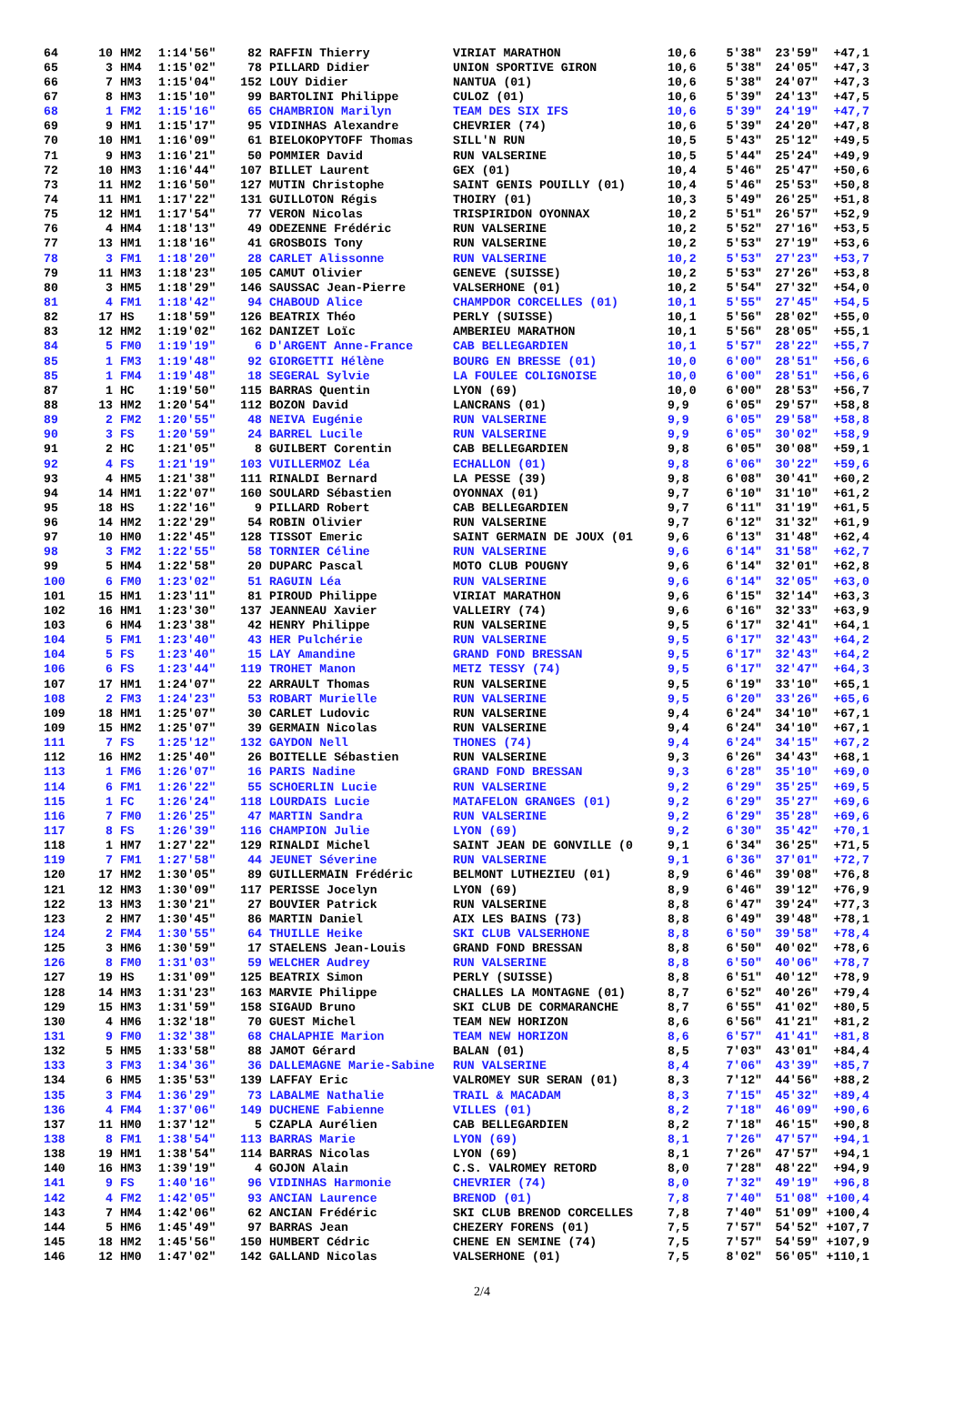| 64 | 10 | HM2 | 1:14'56" | 82 | RAFFIN Thierry | VIRIAT MARATHON | 10,6 | 5'38" | 23'59" | +47,1 |
| 65 | 3 | HM4 | 1:15'02" | 78 | PILLARD Didier | UNION SPORTIVE GIRON | 10,6 | 5'38" | 24'05" | +47,3 |
| 66 | 7 | HM3 | 1:15'04" | 152 | LOUY Didier | NANTUA (01) | 10,6 | 5'38" | 24'07" | +47,3 |
| 67 | 8 | HM3 | 1:15'10" | 99 | BARTOLINI Philippe | CULOZ (01) | 10,6 | 5'39" | 24'13" | +47,5 |
| 68 | 1 | FM2 | 1:15'16" | 65 | CHAMBRION Marilyn | TEAM DES SIX IFS | 10,6 | 5'39" | 24'19" | +47,7 |
| 69 | 9 | HM1 | 1:15'17" | 95 | VIDINHAS Alexandre | CHEVRIER (74) | 10,6 | 5'39" | 24'20" | +47,8 |
| 70 | 10 | HM1 | 1:16'09" | 61 | BIELOKOPYTOFF Thomas | SILL'N RUN | 10,5 | 5'43" | 25'12" | +49,5 |
| 71 | 9 | HM3 | 1:16'21" | 50 | POMMIER David | RUN VALSERINE | 10,5 | 5'44" | 25'24" | +49,9 |
| 72 | 10 | HM3 | 1:16'44" | 107 | BILLET Laurent | GEX (01) | 10,4 | 5'46" | 25'47" | +50,6 |
| 73 | 11 | HM2 | 1:16'50" | 127 | MUTIN Christophe | SAINT GENIS POUILLY (01) | 10,4 | 5'46" | 25'53" | +50,8 |
| 74 | 11 | HM1 | 1:17'22" | 131 | GUILLOTON Régis | THOIRY (01) | 10,3 | 5'49" | 26'25" | +51,8 |
| 75 | 12 | HM1 | 1:17'54" | 77 | VERON Nicolas | TRISPIRIDON OYONNAX | 10,2 | 5'51" | 26'57" | +52,9 |
| 76 | 4 | HM4 | 1:18'13" | 49 | ODEZENNE Frédéric | RUN VALSERINE | 10,2 | 5'52" | 27'16" | +53,5 |
| 77 | 13 | HM1 | 1:18'16" | 41 | GROSBOIS Tony | RUN VALSERINE | 10,2 | 5'53" | 27'19" | +53,6 |
| 78 | 3 | FM1 | 1:18'20" | 28 | CARLET Alissonne | RUN VALSERINE | 10,2 | 5'53" | 27'23" | +53,7 |
| 79 | 11 | HM3 | 1:18'23" | 105 | CAMUT Olivier | GENEVE (SUISSE) | 10,2 | 5'53" | 27'26" | +53,8 |
| 80 | 3 | HM5 | 1:18'29" | 146 | SAUSSAC Jean-Pierre | VALSERHONE (01) | 10,2 | 5'54" | 27'32" | +54,0 |
| 81 | 4 | FM1 | 1:18'42" | 94 | CHABOUD Alice | CHAMPDOR CORCELLES (01) | 10,1 | 5'55" | 27'45" | +54,5 |
| 82 | 17 | HS | 1:18'59" | 126 | BEATRIX Théo | PERLY (SUISSE) | 10,1 | 5'56" | 28'02" | +55,0 |
| 83 | 12 | HM2 | 1:19'02" | 162 | DANIZET Loïc | AMBERIEU MARATHON | 10,1 | 5'56" | 28'05" | +55,1 |
| 84 | 5 | FM0 | 1:19'19" | 6 | D'ARGENT Anne-France | CAB BELLEGARDIEN | 10,1 | 5'57" | 28'22" | +55,7 |
| 85 | 1 | FM3 | 1:19'48" | 92 | GIORGETTI Hélène | BOURG EN BRESSE (01) | 10,0 | 6'00" | 28'51" | +56,6 |
| 85 | 1 | FM4 | 1:19'48" | 18 | SEGERAL Sylvie | LA FOULEE COLIGNOISE | 10,0 | 6'00" | 28'51" | +56,6 |
| 87 | 1 | HC | 1:19'50" | 115 | BARRAS Quentin | LYON (69) | 10,0 | 6'00" | 28'53" | +56,7 |
| 88 | 13 | HM2 | 1:20'54" | 112 | BOZON David | LANCRANS (01) | 9,9 | 6'05" | 29'57" | +58,8 |
| 89 | 2 | FM2 | 1:20'55" | 48 | NEIVA Eugénie | RUN VALSERINE | 9,9 | 6'05" | 29'58" | +58,8 |
| 90 | 3 | FS | 1:20'59" | 24 | BARREL Lucile | RUN VALSERINE | 9,9 | 6'05" | 30'02" | +58,9 |
| 91 | 2 | HC | 1:21'05" | 8 | GUILBERT Corentin | CAB BELLEGARDIEN | 9,8 | 6'05" | 30'08" | +59,1 |
| 92 | 4 | FS | 1:21'19" | 103 | VUILLERMOZ Léa | ECHALLON (01) | 9,8 | 6'06" | 30'22" | +59,6 |
| 93 | 4 | HM5 | 1:21'38" | 111 | RINALDI Bernard | LA PESSE (39) | 9,8 | 6'08" | 30'41" | +60,2 |
| 94 | 14 | HM1 | 1:22'07" | 160 | SOULARD Sébastien | OYONNAX (01) | 9,7 | 6'10" | 31'10" | +61,2 |
| 95 | 18 | HS | 1:22'16" | 9 | PILLARD Robert | CAB BELLEGARDIEN | 9,7 | 6'11" | 31'19" | +61,5 |
| 96 | 14 | HM2 | 1:22'29" | 54 | ROBIN Olivier | RUN VALSERINE | 9,7 | 6'12" | 31'32" | +61,9 |
| 97 | 10 | HM0 | 1:22'45" | 128 | TISSOT Emeric | SAINT GERMAIN DE JOUX (01 | 9,6 | 6'13" | 31'48" | +62,4 |
| 98 | 3 | FM2 | 1:22'55" | 58 | TORNIER Céline | RUN VALSERINE | 9,6 | 6'14" | 31'58" | +62,7 |
| 99 | 5 | HM4 | 1:22'58" | 20 | DUPARC Pascal | MOTO CLUB POUGNY | 9,6 | 6'14" | 32'01" | +62,8 |
| 100 | 6 | FM0 | 1:23'02" | 51 | RAGUIN Léa | RUN VALSERINE | 9,6 | 6'14" | 32'05" | +63,0 |
| 101 | 15 | HM1 | 1:23'11" | 81 | PIROUD Philippe | VIRIAT MARATHON | 9,6 | 6'15" | 32'14" | +63,3 |
| 102 | 16 | HM1 | 1:23'30" | 137 | JEANNEAU Xavier | VALLEIRY (74) | 9,6 | 6'16" | 32'33" | +63,9 |
| 103 | 6 | HM4 | 1:23'38" | 42 | HENRY Philippe | RUN VALSERINE | 9,5 | 6'17" | 32'41" | +64,1 |
| 104 | 5 | FM1 | 1:23'40" | 43 | HER Pulchérie | RUN VALSERINE | 9,5 | 6'17" | 32'43" | +64,2 |
| 104 | 5 | FS | 1:23'40" | 15 | LAY Amandine | GRAND FOND BRESSAN | 9,5 | 6'17" | 32'43" | +64,2 |
| 106 | 6 | FS | 1:23'44" | 119 | TROHET Manon | METZ TESSY (74) | 9,5 | 6'17" | 32'47" | +64,3 |
| 107 | 17 | HM1 | 1:24'07" | 22 | ARRAULT Thomas | RUN VALSERINE | 9,5 | 6'19" | 33'10" | +65,1 |
| 108 | 2 | FM3 | 1:24'23" | 53 | ROBART Murielle | RUN VALSERINE | 9,5 | 6'20" | 33'26" | +65,6 |
| 109 | 18 | HM1 | 1:25'07" | 30 | CARLET Ludovic | RUN VALSERINE | 9,4 | 6'24" | 34'10" | +67,1 |
| 109 | 15 | HM2 | 1:25'07" | 39 | GERMAIN Nicolas | RUN VALSERINE | 9,4 | 6'24" | 34'10" | +67,1 |
| 111 | 7 | FS | 1:25'12" | 132 | GAYDON Nell | THONES (74) | 9,4 | 6'24" | 34'15" | +67,2 |
| 112 | 16 | HM2 | 1:25'40" | 26 | BOITELLE Sébastien | RUN VALSERINE | 9,3 | 6'26" | 34'43" | +68,1 |
| 113 | 1 | FM6 | 1:26'07" | 16 | PARIS Nadine | GRAND FOND BRESSAN | 9,3 | 6'28" | 35'10" | +69,0 |
| 114 | 6 | FM1 | 1:26'22" | 55 | SCHOERLIN Lucie | RUN VALSERINE | 9,2 | 6'29" | 35'25" | +69,5 |
| 115 | 1 | FC | 1:26'24" | 118 | LOURDAIS Lucie | MATAFELON GRANGES (01) | 9,2 | 6'29" | 35'27" | +69,6 |
| 116 | 7 | FM0 | 1:26'25" | 47 | MARTIN Sandra | RUN VALSERINE | 9,2 | 6'29" | 35'28" | +69,6 |
| 117 | 8 | FS | 1:26'39" | 116 | CHAMPION Julie | LYON (69) | 9,2 | 6'30" | 35'42" | +70,1 |
| 118 | 1 | HM7 | 1:27'22" | 129 | RINALDI Michel | SAINT JEAN DE GONVILLE (0 | 9,1 | 6'34" | 36'25" | +71,5 |
| 119 | 7 | FM1 | 1:27'58" | 44 | JEUNET Séverine | RUN VALSERINE | 9,1 | 6'36" | 37'01" | +72,7 |
| 120 | 17 | HM2 | 1:30'05" | 89 | GUILLERMAIN Frédéric | BELMONT LUTHEZIEU (01) | 8,9 | 6'46" | 39'08" | +76,8 |
| 121 | 12 | HM3 | 1:30'09" | 117 | PERISSE Jocelyn | LYON (69) | 8,9 | 6'46" | 39'12" | +76,9 |
| 122 | 13 | HM3 | 1:30'21" | 27 | BOUVIER Patrick | RUN VALSERINE | 8,8 | 6'47" | 39'24" | +77,3 |
| 123 | 2 | HM7 | 1:30'45" | 86 | MARTIN Daniel | AIX LES BAINS (73) | 8,8 | 6'49" | 39'48" | +78,1 |
| 124 | 2 | FM4 | 1:30'55" | 64 | THUILLE Heike | SKI CLUB VALSERHONE | 8,8 | 6'50" | 39'58" | +78,4 |
| 125 | 3 | HM6 | 1:30'59" | 17 | STAELENS Jean-Louis | GRAND FOND BRESSAN | 8,8 | 6'50" | 40'02" | +78,6 |
| 126 | 8 | FM0 | 1:31'03" | 59 | WELCHER Audrey | RUN VALSERINE | 8,8 | 6'50" | 40'06" | +78,7 |
| 127 | 19 | HS | 1:31'09" | 125 | BEATRIX Simon | PERLY (SUISSE) | 8,8 | 6'51" | 40'12" | +78,9 |
| 128 | 14 | HM3 | 1:31'23" | 163 | MARVIE Philippe | CHALLES LA MONTAGNE (01) | 8,7 | 6'52" | 40'26" | +79,4 |
| 129 | 15 | HM3 | 1:31'59" | 158 | SIGAUD Bruno | SKI CLUB DE CORMARANCHE | 8,7 | 6'55" | 41'02" | +80,5 |
| 130 | 4 | HM6 | 1:32'18" | 70 | GUEST Michel | TEAM NEW HORIZON | 8,6 | 6'56" | 41'21" | +81,2 |
| 131 | 9 | FM0 | 1:32'38" | 68 | CHALAPHIE Marion | TEAM NEW HORIZON | 8,6 | 6'57" | 41'41" | +81,8 |
| 132 | 5 | HM5 | 1:33'58" | 88 | JAMOT Gérard | BALAN (01) | 8,5 | 7'03" | 43'01" | +84,4 |
| 133 | 3 | FM3 | 1:34'36" | 36 | DALLEMAGNE Marie-Sabine | RUN VALSERINE | 8,4 | 7'06" | 43'39" | +85,7 |
| 134 | 6 | HM5 | 1:35'53" | 139 | LAFFAY Eric | VALROMEY SUR SERAN (01) | 8,3 | 7'12" | 44'56" | +88,2 |
| 135 | 3 | FM4 | 1:36'29" | 73 | LABALME Nathalie | TRAIL & MACADAM | 8,3 | 7'15" | 45'32" | +89,4 |
| 136 | 4 | FM4 | 1:37'06" | 149 | DUCHENE Fabienne | VILLES (01) | 8,2 | 7'18" | 46'09" | +90,6 |
| 137 | 11 | HM0 | 1:37'12" | 5 | CZAPLA Aurélien | CAB BELLEGARDIEN | 8,2 | 7'18" | 46'15" | +90,8 |
| 138 | 8 | FM1 | 1:38'54" | 113 | BARRAS Marie | LYON (69) | 8,1 | 7'26" | 47'57" | +94,1 |
| 138 | 19 | HM1 | 1:38'54" | 114 | BARRAS Nicolas | LYON (69) | 8,1 | 7'26" | 47'57" | +94,1 |
| 140 | 16 | HM3 | 1:39'19" | 4 | GOJON Alain | C.S. VALROMEY RETORD | 8,0 | 7'28" | 48'22" | +94,9 |
| 141 | 9 | FS | 1:40'16" | 96 | VIDINHAS Harmonie | CHEVRIER (74) | 8,0 | 7'32" | 49'19" | +96,8 |
| 142 | 4 | FM2 | 1:42'05" | 93 | ANCIAN Laurence | BRENOD (01) | 7,8 | 7'40" | 51'08" | +100,4 |
| 143 | 7 | HM4 | 1:42'06" | 62 | ANCIAN Frédéric | SKI CLUB BRENOD CORCELLES | 7,8 | 7'40" | 51'09" | +100,4 |
| 144 | 5 | HM6 | 1:45'49" | 97 | BARRAS Jean | CHEZERY FORENS (01) | 7,5 | 7'57" | 54'52" | +107,7 |
| 145 | 18 | HM2 | 1:45'56" | 150 | HUMBERT Cédric | CHENE EN SEMINE (74) | 7,5 | 7'57" | 54'59" | +107,9 |
| 146 | 12 | HM0 | 1:47'02" | 142 | GALLAND Nicolas | VALSERHONE (01) | 7,5 | 8'02" | 56'05" | +110,1 |
2/4